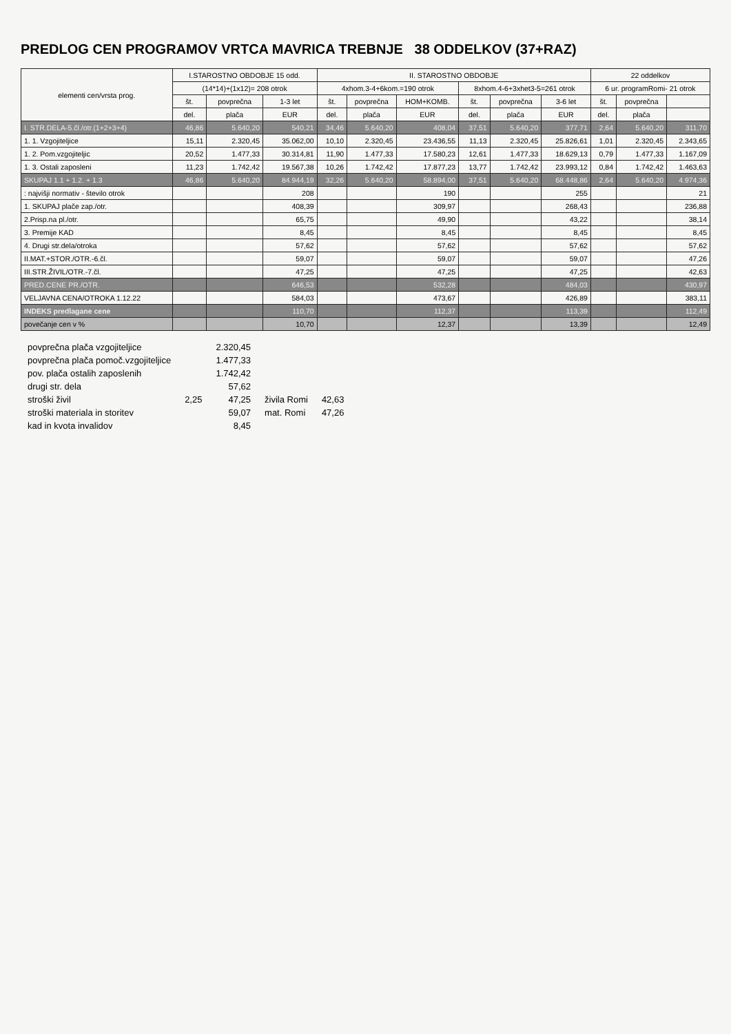PREDLOG CEN PROGRAMOV VRTCA MAVRICA TREBNJE 38 ODDELKOV (37+RAZ)
| elementi cen/vrsta prog. | I.STAROSTNO OBDOBJE 15 odd. | | | II. STAROSTNO OBDOBJE | | | | | | 22 oddelkov | | |
| --- | --- | --- | --- | --- | --- | --- | --- | --- | --- | --- | --- | --- |
| | (14*14)+(1x12)= 208 otrok | | | 4xhom.3-4+6kom.=190 otrok | | | 8xhom.4-6+3xhet3-5=261 otrok | | | 6 ur. programRomi- 21 otrok | | |
| | št. | povprečna | 1-3 let | št. | povprečna | HOM+KOMB. | št. | povprečna | 3-6 let | št. | povprečna | |
| | del. | plača | EUR | del. | plača | EUR | del. | plača | EUR | del. | plača | |
| I. STR.DELA-5.čl./otr.(1+2+3+4) | 46,86 | 5.640,20 | 540,21 | 34,46 | 5.640,20 | 408,04 | 37,51 | 5.640,20 | 377,71 | 2,64 | 5.640,20 | 311,70 |
| 1. 1. Vzgojiteljice | 15,11 | 2.320,45 | 35.062,00 | 10,10 | 2.320,45 | 23.436,55 | 11,13 | 2.320,45 | 25.826,61 | 1,01 | 2.320,45 | 2.343,65 |
| 1. 2. Pom.vzgojiteljic | 20,52 | 1.477,33 | 30.314,81 | 11,90 | 1.477,33 | 17.580,23 | 12,61 | 1.477,33 | 18.629,13 | 0,79 | 1.477,33 | 1.167,09 |
| 1. 3. Ostali zaposleni | 11,23 | 1.742,42 | 19.567,38 | 10,26 | 1.742,42 | 17.877,23 | 13,77 | 1.742,42 | 23.993,12 | 0,84 | 1.742,42 | 1.463,63 |
| SKUPAJ 1.1 + 1.2. + 1.3 | 46,86 | 5.640,20 | 84.944,19 | 32,26 | 5.640,20 | 58.894,00 | 37,51 | 5.640,20 | 68.448,86 | 2,64 | 5.640,20 | 4.974,36 |
| : najvišji normativ - število otrok | | | 208 | | | 190 | | | 255 | | | 21 |
| 1. SKUPAJ plače zap./otr. | | | 408,39 | | | 309,97 | | | 268,43 | | | 236,88 |
| 2.Prisp.na pl./otr. | | | 65,75 | | | 49,90 | | | 43,22 | | | 38,14 |
| 3. Premije KAD | | | 8,45 | | | 8,45 | | | 8,45 | | | 8,45 |
| 4. Drugi str.dela/otroka | | | 57,62 | | | 57,62 | | | 57,62 | | | 57,62 |
| II.MAT.+STOR./OTR.-6.čl. | | | 59,07 | | | 59,07 | | | 59,07 | | | 47,26 |
| III.STR.ŽIVIL/OTR.-7.čl. | | | 47,25 | | | 47,25 | | | 47,25 | | | 42,63 |
| PRED.CENE PR./OTR. | | | 646,53 | | | 532,28 | | | 484,03 | | | 430,97 |
| VELJAVNA CENA/OTROKA 1.12.22 | | | 584,03 | | | 473,67 | | | 426,89 | | | 383,11 |
| INDEKS predlagane cene | | | 110,70 | | | 112,37 | | | 113,39 | | | 112,49 |
| povečanje cen v % | | | 10,70 | | | 12,37 | | | 13,39 | | | 12,49 |
| povprečna plača vzgojiteljice | | 2.320,45 | | |
| povprečna plača pomoč.vzgojiteljice | | 1.477,33 | | |
| pov. plača ostalih zaposlenih | | 1.742,42 | | |
| drugi str. dela | | 57,62 | | |
| stroški živil | 2,25 | 47,25 | živila Romi | 42,63 |
| stroški materiala in storitev | | 59,07 | mat. Romi | 47,26 |
| kad in kvota invalidov | | 8,45 | | |